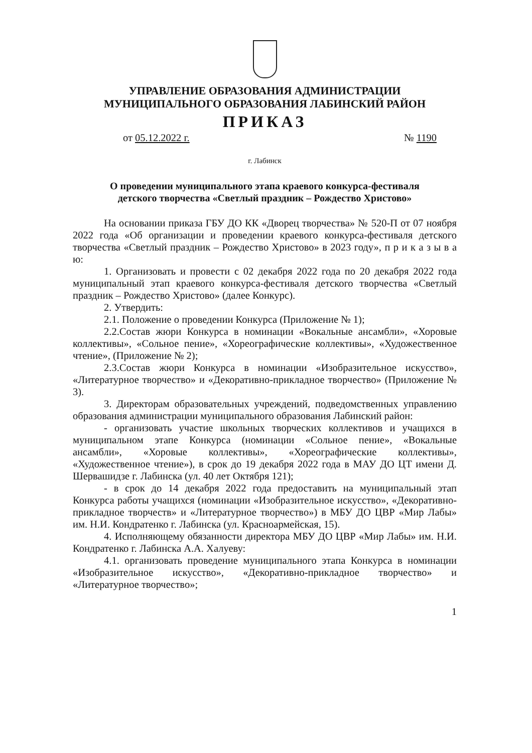УПРАВЛЕНИЕ ОБРАЗОВАНИЯ АДМИНИСТРАЦИИ
МУНИЦИПАЛЬНОГО ОБРАЗОВАНИЯ ЛАБИНСКИЙ РАЙОН
ПРИКАЗ
от 05.12.2022 г. № 1190
г. Лабинск
О проведении муниципального этапа краевого конкурса-фестиваля
детского творчества «Светлый праздник – Рождество Христово»
На основании приказа ГБУ ДО КК «Дворец творчества» № 520-П от 07 ноября 2022 года «Об организации и проведении краевого конкурса-фестиваля детского творчества «Светлый праздник – Рождество Христово» в 2023 году», п р и к а з ы в а ю:
1. Организовать и провести с 02 декабря 2022 года по 20 декабря 2022 года муниципальный этап краевого конкурса-фестиваля детского творчества «Светлый праздник – Рождество Христово» (далее Конкурс).
2. Утвердить:
2.1. Положение о проведении Конкурса (Приложение № 1);
2.2.Состав жюри Конкурса в номинации «Вокальные ансамбли», «Хоровые коллективы», «Сольное пение», «Хореографические коллективы», «Художественное чтение», (Приложение № 2);
2.3.Состав жюри Конкурса в номинации «Изобразительное искусство», «Литературное творчество» и «Декоративно-прикладное творчество» (Приложение № 3).
3. Директорам образовательных учреждений, подведомственных управлению образования администрации муниципального образования Лабинский район:
- организовать участие школьных творческих коллективов и учащихся в муниципальном этапе Конкурса (номинации «Сольное пение», «Вокальные ансамбли», «Хоровые коллективы», «Хореографические коллективы», «Художественное чтение»), в срок до 19 декабря 2022 года в МАУ ДО ЦТ имени Д. Шервашидзе г. Лабинска (ул. 40 лет Октября 121);
- в срок до 14 декабря 2022 года предоставить на муниципальный этап Конкурса работы учащихся (номинации «Изобразительное искусство», «Декоративно-прикладное творчеств» и «Литературное творчество») в МБУ ДО ЦВР «Мир Лабы» им. Н.И. Кондратенко г. Лабинска (ул. Красноармейская, 15).
4. Исполняющему обязанности директора МБУ ДО ЦВР «Мир Лабы» им. Н.И. Кондратенко г. Лабинска А.А. Халуеву:
4.1. организовать проведение муниципального этапа Конкурса в номинации «Изобразительное искусство», «Декоративно-прикладное творчество» и «Литературное творчество»;
1